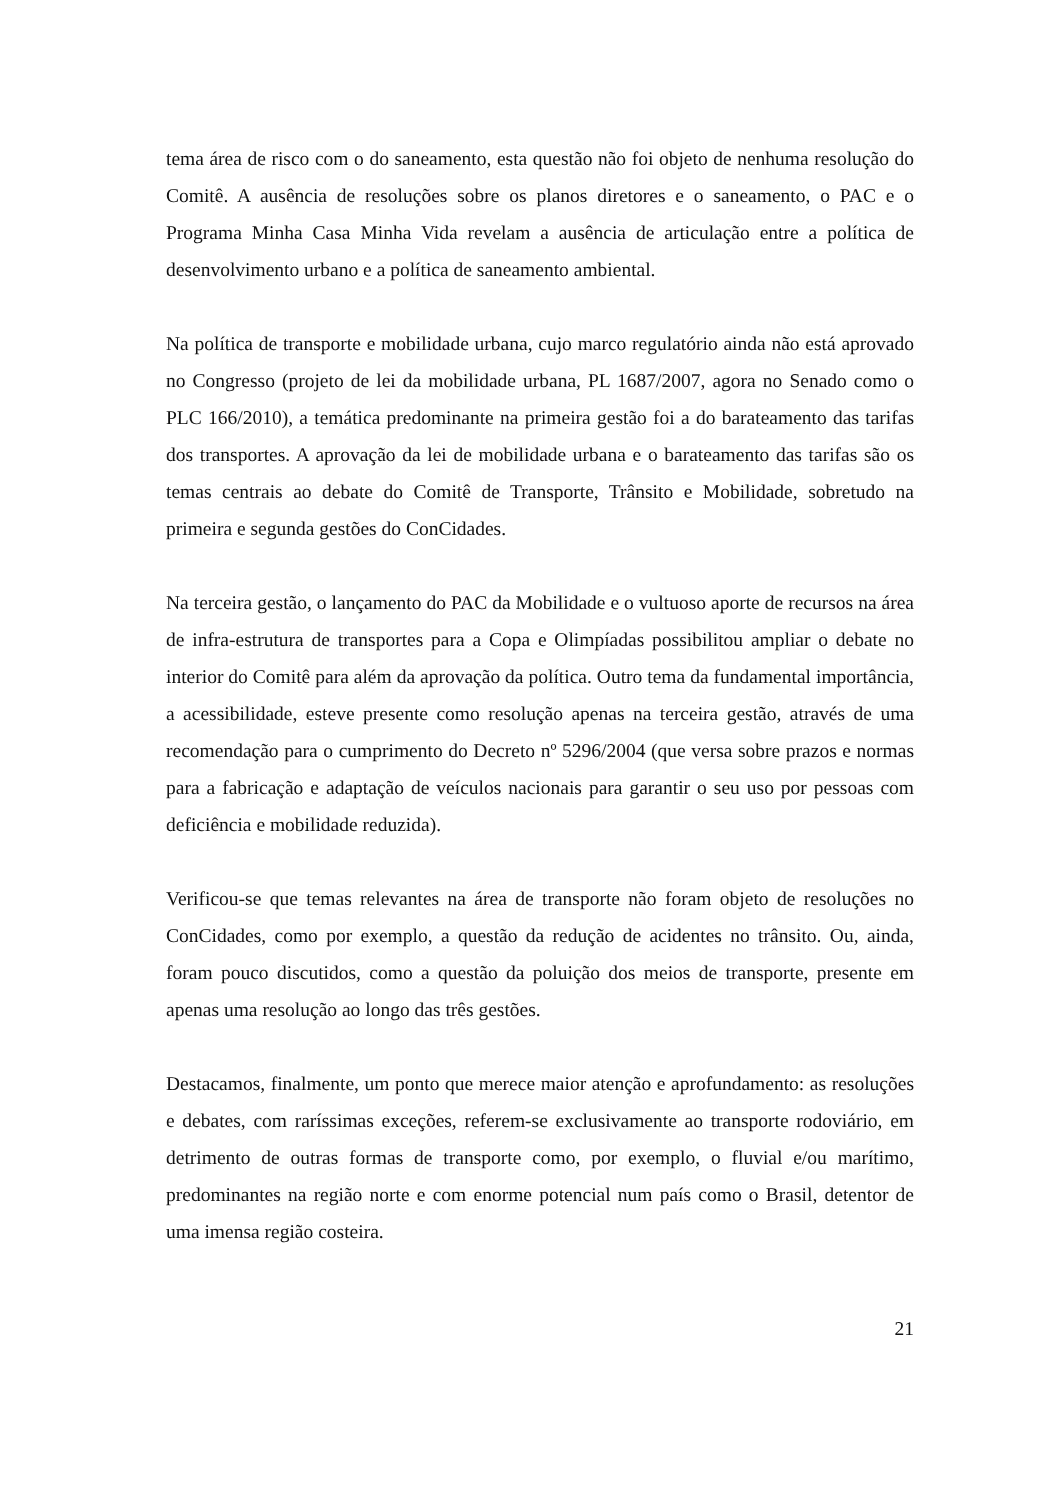tema área de risco com o do saneamento, esta questão não foi objeto de nenhuma resolução do Comitê. A ausência de resoluções sobre os planos diretores e o saneamento, o PAC e o Programa Minha Casa Minha Vida revelam a ausência de articulação entre a política de desenvolvimento urbano e a política de saneamento ambiental.
Na política de transporte e mobilidade urbana, cujo marco regulatório ainda não está aprovado no Congresso (projeto de lei da mobilidade urbana, PL 1687/2007, agora no Senado como o PLC 166/2010), a temática predominante na primeira gestão foi a do barateamento das tarifas dos transportes. A aprovação da lei de mobilidade urbana e o barateamento das tarifas são os temas centrais ao debate do Comitê de Transporte, Trânsito e Mobilidade, sobretudo na primeira e segunda gestões do ConCidades.
Na terceira gestão, o lançamento do PAC da Mobilidade e o vultuoso aporte de recursos na área de infra-estrutura de transportes para a Copa e Olimpíadas possibilitou ampliar o debate no interior do Comitê para além da aprovação da política. Outro tema da fundamental importância, a acessibilidade, esteve presente como resolução apenas na terceira gestão, através de uma recomendação para o cumprimento do Decreto nº 5296/2004 (que versa sobre prazos e normas para a fabricação e adaptação de veículos nacionais para garantir o seu uso por pessoas com deficiência e mobilidade reduzida).
Verificou-se que temas relevantes na área de transporte não foram objeto de resoluções no ConCidades, como por exemplo, a questão da redução de acidentes no trânsito. Ou, ainda, foram pouco discutidos, como a questão da poluição dos meios de transporte, presente em apenas uma resolução ao longo das três gestões.
Destacamos, finalmente, um ponto que merece maior atenção e aprofundamento: as resoluções e debates, com raríssimas exceções, referem-se exclusivamente ao transporte rodoviário, em detrimento de outras formas de transporte como, por exemplo, o fluvial e/ou marítimo, predominantes na região norte e com enorme potencial num país como o Brasil, detentor de uma imensa região costeira.
21